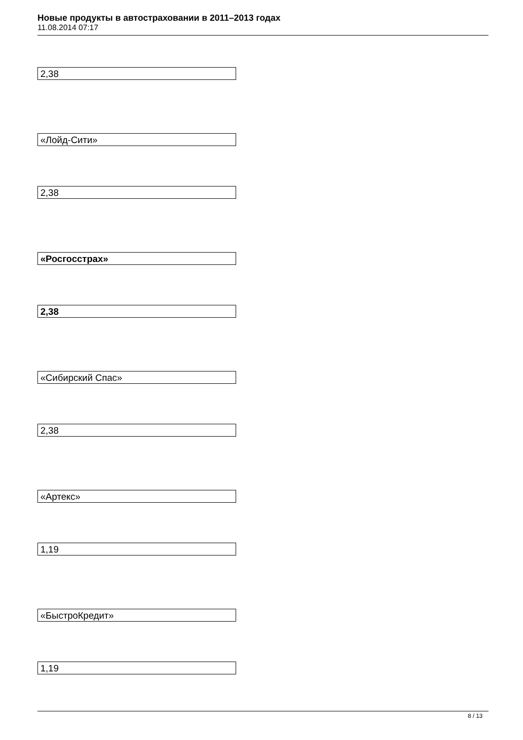Новые продукты в автостраховании в 2011–2013 годах
11.08.2014 07:17
2,38
«Лойд-Сити»
2,38
«Росгосстрах»
2,38
«Сибирский Спас»
2,38
«Артекс»
1,19
«БыстроКредит»
1,19
8 / 13